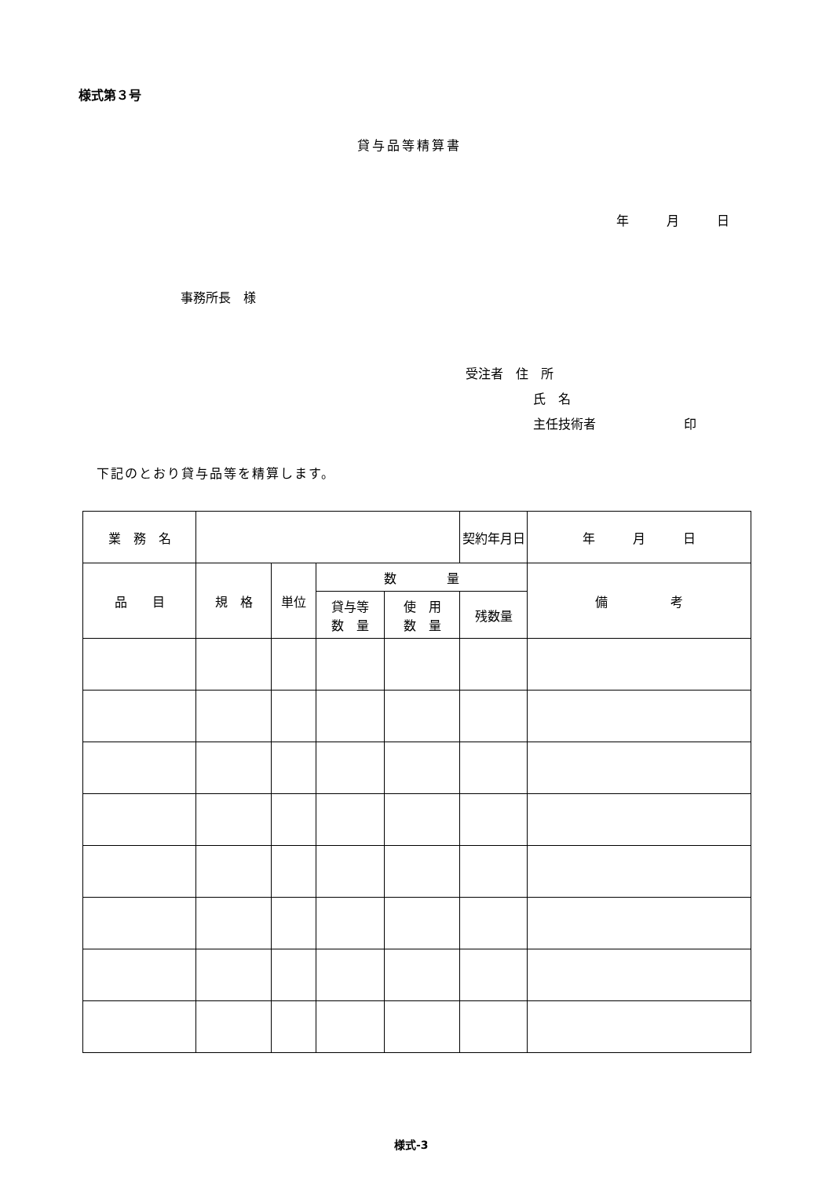様式第３号
貸与品等精算書
年　　　月　　　日
事務所長　様
受注者　住　所
氏　名
主任技術者　　　　　　　印
下記のとおり貸与品等を精算します。
| 業 務 名 | | | | | 契約年月日 | 年 月 日 |
| 品 目 | 規 格 | 単位 | 数 量 | | | 備 考 |
| | | | 貸与等 数 量 | 使 用 数 量 | 残数量 | |
様式-3